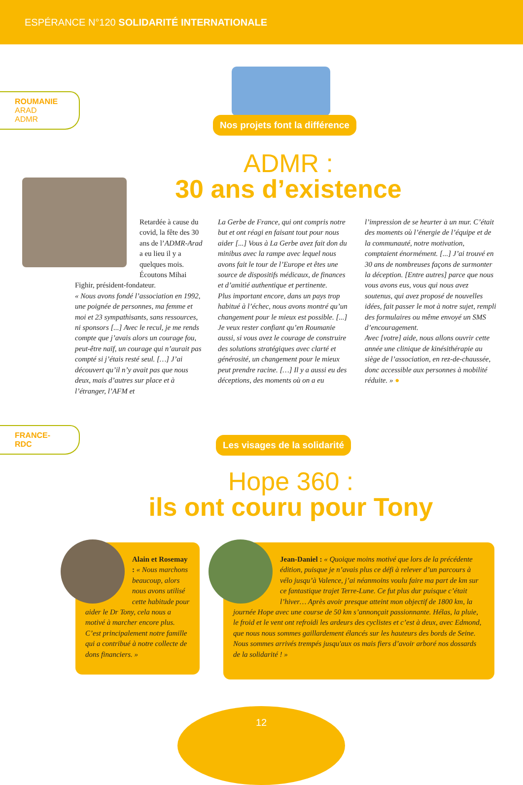ESPÉRANCE N°120 SOLIDARITÉ INTERNATIONALE
ROUMANIE
ARAD
ADMR
Nos projets font la différence
ADMR :
30 ans d’existence
Retardée à cause du covid, la fête des 30 ans de l’ADMR-Arad a eu lieu il y a quelques mois. Écoutons Mihai
Fighir, président-fondateur.
« Nous avons fondé l’association en 1992, une poignée de personnes, ma femme et moi et 23 sympathisants, sans ressources, ni sponsors [...] Avec le recul, je me rends compte que j’avais alors un courage fou, peut-être naïf, un courage qui n’aurait pas compté si j’étais resté seul. […] J’ai découvert qu’il n’y avait pas que nous deux, mais d’autres sur place et à l’étranger, l’AFM et
La Gerbe de France, qui ont compris notre but et ont réagi en faisant tout pour nous aider [...] Vous à La Gerbe avez fait don du minibus avec la rampe avec lequel nous avons fait le tour de l’Europe et êtes une source de dispositifs médicaux, de finances et d’amitié authentique et pertinente.
Plus important encore, dans un pays trop habitué à l’échec, nous avons montré qu’un changement pour le mieux est possible. [...] Je veux rester confiant qu’en Roumanie aussi, si vous avez le courage de construire des solutions stratégiques avec clarté et générosité, un changement pour le mieux peut prendre racine. […] Il y a aussi eu des déceptions, des moments où on a eu
l’impression de se heurter à un mur. C’était des moments où l’énergie de l’équipe et de la communauté, notre motivation, comptaient énormément. [...] J’ai trouvé en 30 ans de nombreuses façons de surmonter la déception. [Entre autres] parce que nous vous avons eus, vous qui nous avez soutenus, qui avez proposé de nouvelles idées, fait passer le mot à notre sujet, rempli des formulaires ou même envoyé un SMS d’encouragement.
Avec [votre] aide, nous allons ouvrir cette année une clinique de kinésithérapie au siège de l’association, en rez-de-chaussée, donc accessible aux personnes à mobilité réduite. » ●
FRANCE-RDC
Les visages de la solidarité
Hope 360 :
ils ont couru pour Tony
Alain et Rosemay : « Nous marchons beaucoup, alors nous avons utilisé cette habitude pour aider le Dr Tony, cela nous a motivé à marcher encore plus. C’est principalement notre famille qui a contribué à notre collecte de dons financiers. »
Jean-Daniel : « Quoique moins motivé que lors de la précédente édition, puisque je n’avais plus ce défi à relever d’un parcours à vélo jusqu’à Valence, j’ai néanmoins voulu faire ma part de km sur ce fantastique trajet Terre-Lune. Ce fut plus dur puisque c’était l’hiver… Après avoir presque atteint mon objectif de 1800 km, la journée Hope avec une course de 50 km s’annonçait passionnante. Hélas, la pluie, le froid et le vent ont refroidi les ardeurs des cyclistes et c’est à deux, avec Edmond, que nous nous sommes gaillardement élancés sur les hauteurs des bords de Seine. Nous sommes arrivés trempés jusqu'aux os mais fiers d’avoir arboré nos dossards de la solidarité ! »
12